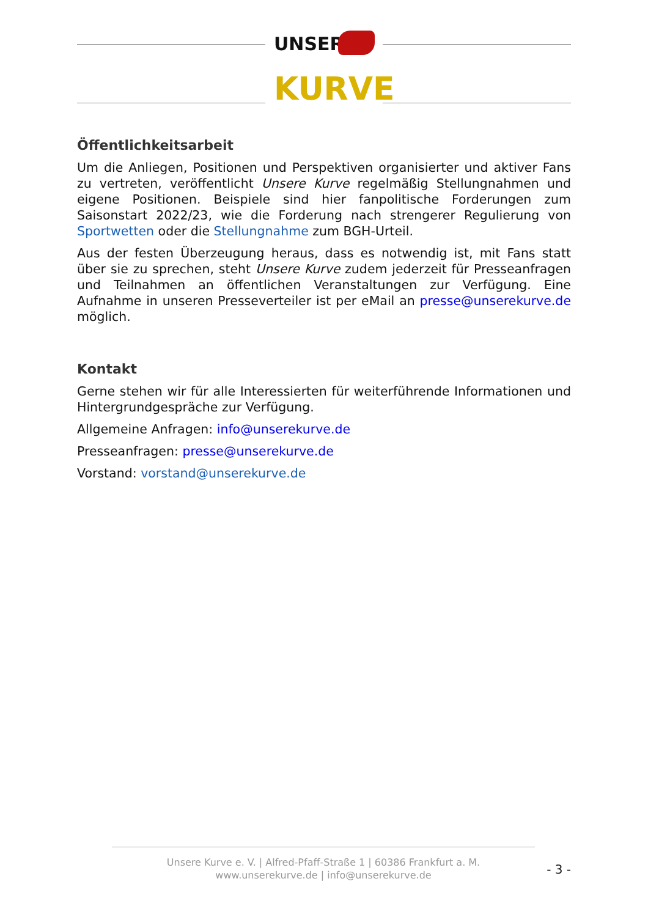UNSERE
KURVE
Öffentlichkeitsarbeit
Um die Anliegen, Positionen und Perspektiven organisierter und aktiver Fans zu vertreten, veröffentlicht Unsere Kurve regelmäßig Stellungnahmen und eigene Positionen. Beispiele sind hier fanpolitische Forderungen zum Saisonstart 2022/23, wie die Forderung nach strengerer Regulierung von Sportwetten oder die Stellungnahme zum BGH-Urteil.
Aus der festen Überzeugung heraus, dass es notwendig ist, mit Fans statt über sie zu sprechen, steht Unsere Kurve zudem jederzeit für Presseanfragen und Teilnahmen an öffentlichen Veranstaltungen zur Verfügung. Eine Aufnahme in unseren Presseverteiler ist per eMail an presse@unserekurve.de möglich.
Kontakt
Gerne stehen wir für alle Interessierten für weiterführende Informationen und Hintergrundgespräche zur Verfügung.
Allgemeine Anfragen: info@unserekurve.de
Presseanfragen: presse@unserekurve.de
Vorstand: vorstand@unserekurve.de
Unsere Kurve e. V. | Alfred-Pfaff-Straße 1 | 60386 Frankfurt a. M.
www.unserekurve.de | info@unserekurve.de
- 3 -